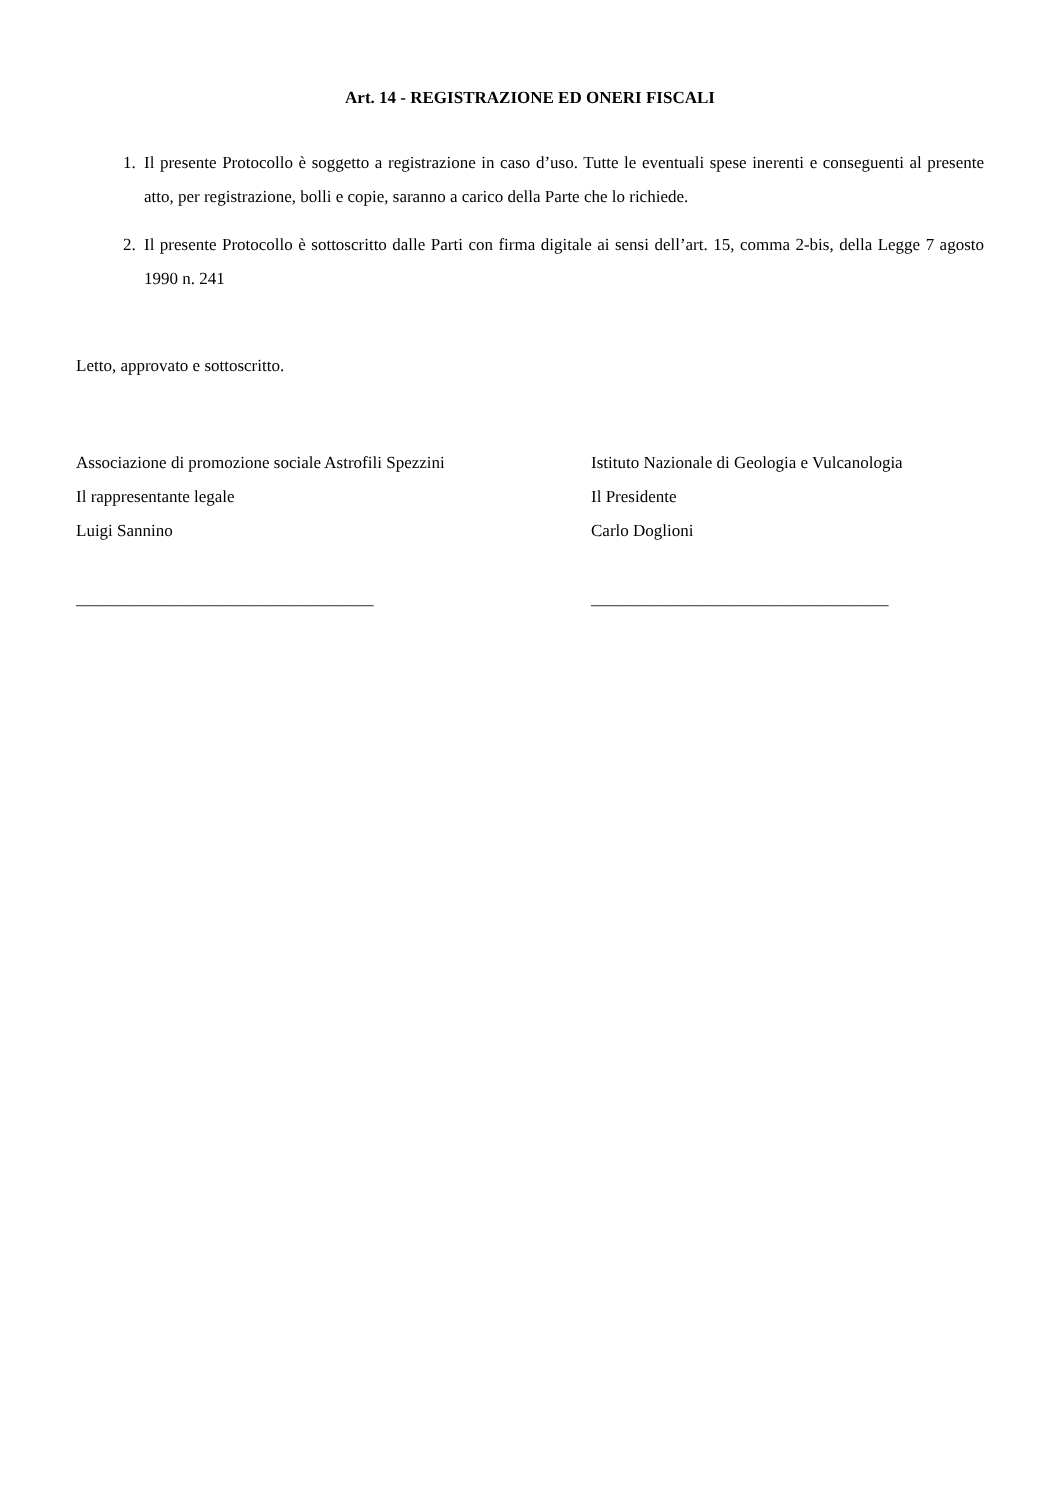Art. 14 - REGISTRAZIONE ED ONERI FISCALI
1. Il presente Protocollo è soggetto a registrazione in caso d’uso. Tutte le eventuali spese inerenti e conseguenti al presente atto, per registrazione, bolli e copie, saranno a carico della Parte che lo richiede.
2. Il presente Protocollo è sottoscritto dalle Parti con firma digitale ai sensi dell’art. 15, comma 2-bis, della Legge 7 agosto 1990 n. 241
Letto, approvato e sottoscritto.
Associazione di promozione sociale Astrofili Spezzini
Il rappresentante legale
Luigi Sannino
___________________________________
Istituto Nazionale di Geologia e Vulcanologia
Il Presidente
Carlo Doglioni
___________________________________